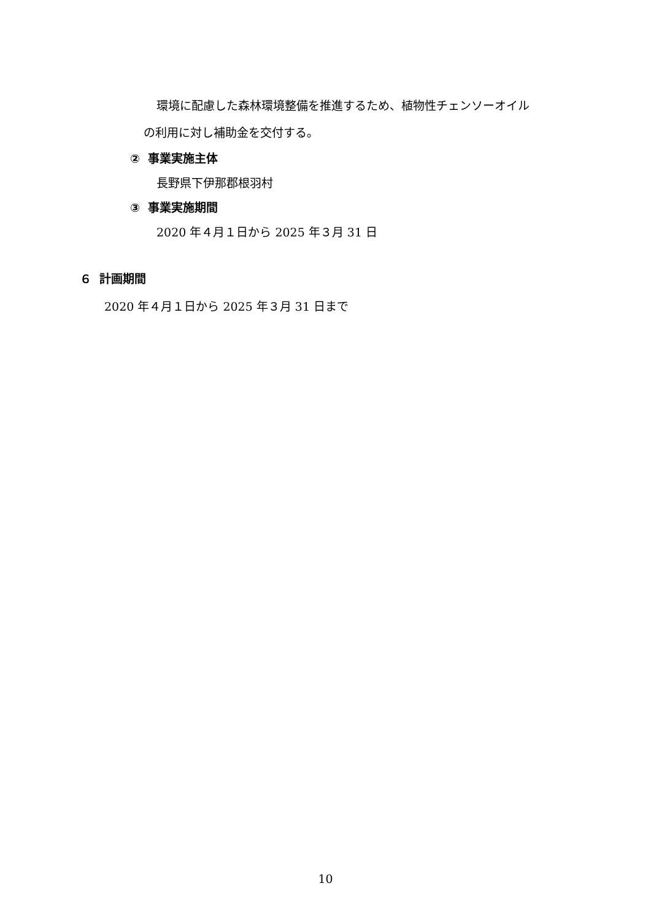環境に配慮した森林環境整備を推進するため、植物性チェンソーオイル
の利用に対し補助金を交付する。
② 事業実施主体
長野県下伊那郡根羽村
③ 事業実施期間
2020 年４月１日から 2025 年３月 31 日
６ 計画期間
2020 年４月１日から 2025 年３月 31 日まで
10